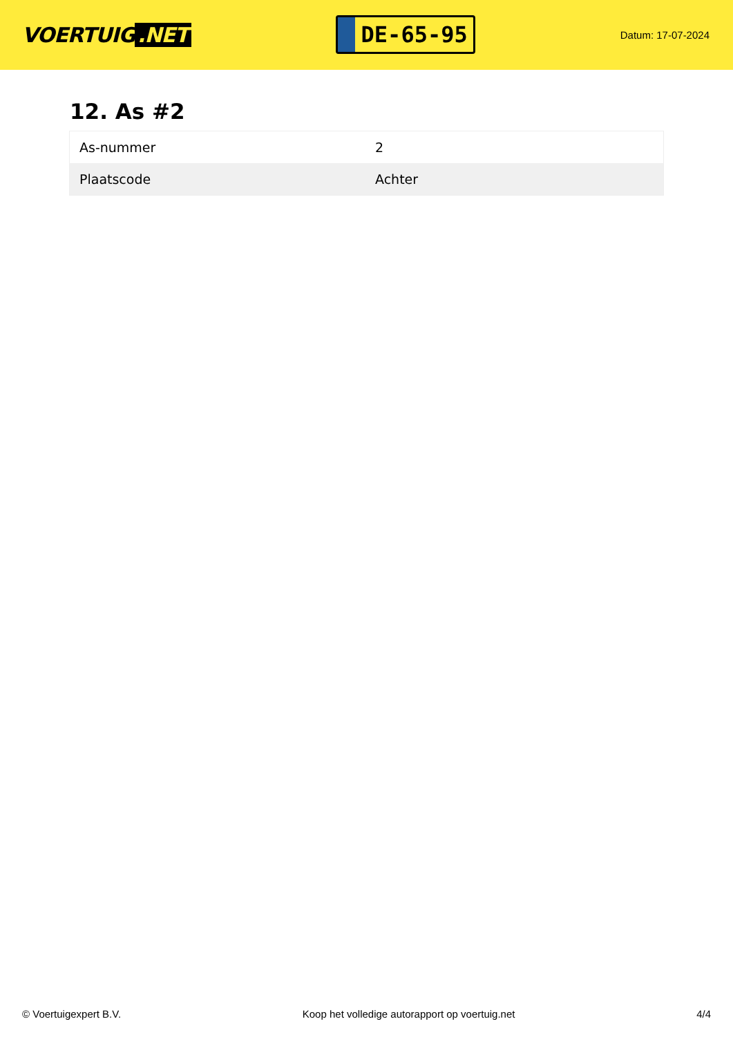VOERTUIG.NET
DE-65-95
Datum: 17-07-2024
12. As #2
| As-nummer | 2 |
| Plaatscode | Achter |
© Voertuigexpert B.V. Koop het volledige autorapport op voertuig.net 4/4